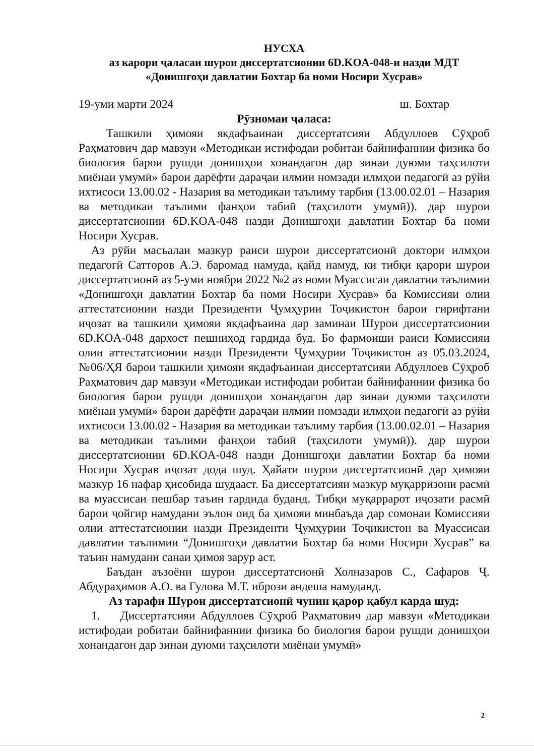НУСХА
аз карори ҷаласаи шурои диссертатсионии 6D.KOA-048-и назди МДТ
«Донишгоҳи давлатии Бохтар ба номи Носири Хусрав»
19-уми марти 2024 ш. Бохтар
Рӯзномаи ҷаласа:
Ташкили ҳимояи якдафъаинаи диссертатсияи Абдуллоев Сӯҳроб Раҳматович дар мавзуи «Методикаи истифодаи робитаи байнифаннии физика бо биология барои рушди донишҳои хонандагон дар зинаи дуюми таҳсилоти миёнаи умумӣ» барои дарёфти дараҷаи илмии номзади илмҳои педагогӣ аз рӯйи ихтисоси 13.00.02 - Назария ва методикаи таълиму тарбия (13.00.02.01 – Назария ва методикаи таълими фанҳои табиӣ (таҳсилоти умумӣ)). дар шурои диссертатсионии 6D.KOA-048 назди Донишгоҳи давлатии Бохтар ба номи Носири Хусрав.
Аз рӯйи масъалаи мазкур раиси шурои диссертатсионӣ доктори илмҳои педагогӣ Сатторов А.Э. баромад намуда, қайд намуд, ки тибқи қарори шурои диссертатсионӣ аз 5-уми ноябри 2022 №2 аз номи Муассисаи давлатии таълимии «Донишгоҳи давлатии Бохтар ба номи Носири Хусрав» ба Комиссияи олии аттестатсионии назди Президенти Ҷумҳурии Тоҷикистон барои гирифтани иҷозат ва ташкили ҳимояи якдафъаина дар заминаи Шурои диссертатсионии 6D.KOA-048 дархост пешниҳод гардида буд. Бо фармоиши раиси Комиссияи олии аттестатсионии назди Президенти Ҷумҳурии Тоҷикистон аз 05.03.2024, №06/ҲЯ барои ташкили ҳимояи якдафъаинаи диссертатсияи Абдуллоев Сӯҳроб Раҳматович дар мавзуи «Методикаи истифодаи робитаи байнифаннии физика бо биология барои рушди донишҳои хонандагон дар зинаи дуюми таҳсилоти миёнаи умумӣ» барои дарёфти дараҷаи илмии номзади илмҳои педагогӣ аз рӯйи ихтисоси 13.00.02 - Назария ва методикаи таълиму тарбия (13.00.02.01 – Назария ва методикаи таълими фанҳои табиӣ (таҳсилоти умумӣ)). дар шурои диссертатсионии 6D.KOA-048 назди Донишгоҳи давлатии Бохтар ба номи Носири Хусрав иҷозат дода шуд. Ҳайати шурои диссертатсионӣ дар ҳимояи мазкур 16 нафар ҳисобида шудааст. Ба диссертатсияи мазкур муқарризони расмӣ ва муассисаи пешбар таъин гардида буданд. Тибқи муқаррарот иҷозати расмӣ барои ҷойгир намудани эълон оид ба ҳимояи минбаъда дар сомонаи Комиссияи олии аттестатсионии назди Президенти Ҷумҳурии Тоҷикистон ва Муассисаи давлатии таълимии “Донишгоҳи давлатии Бохтар ба номи Носири Хусрав” ва таъин намудани санаи ҳимоя зарур аст.
Баъдан аъзоёни шурои диссертатсионӣ Холназаров С., Сафаров Ҷ. Абдураҳимов А.О. ва Гулова М.Т. ибрози андеша намуданд.
Аз тарафи Шурои диссертатсионӣ чунин қарор қабул карда шуд:
1. Диссертатсияи Абдуллоев Сӯҳроб Раҳматович дар мавзуи «Методикаи истифодаи робитаи байнифаннии физика бо биология барои рушди донишҳои хонандагон дар зинаи дуюми таҳсилоти миёнаи умумӣ»
2